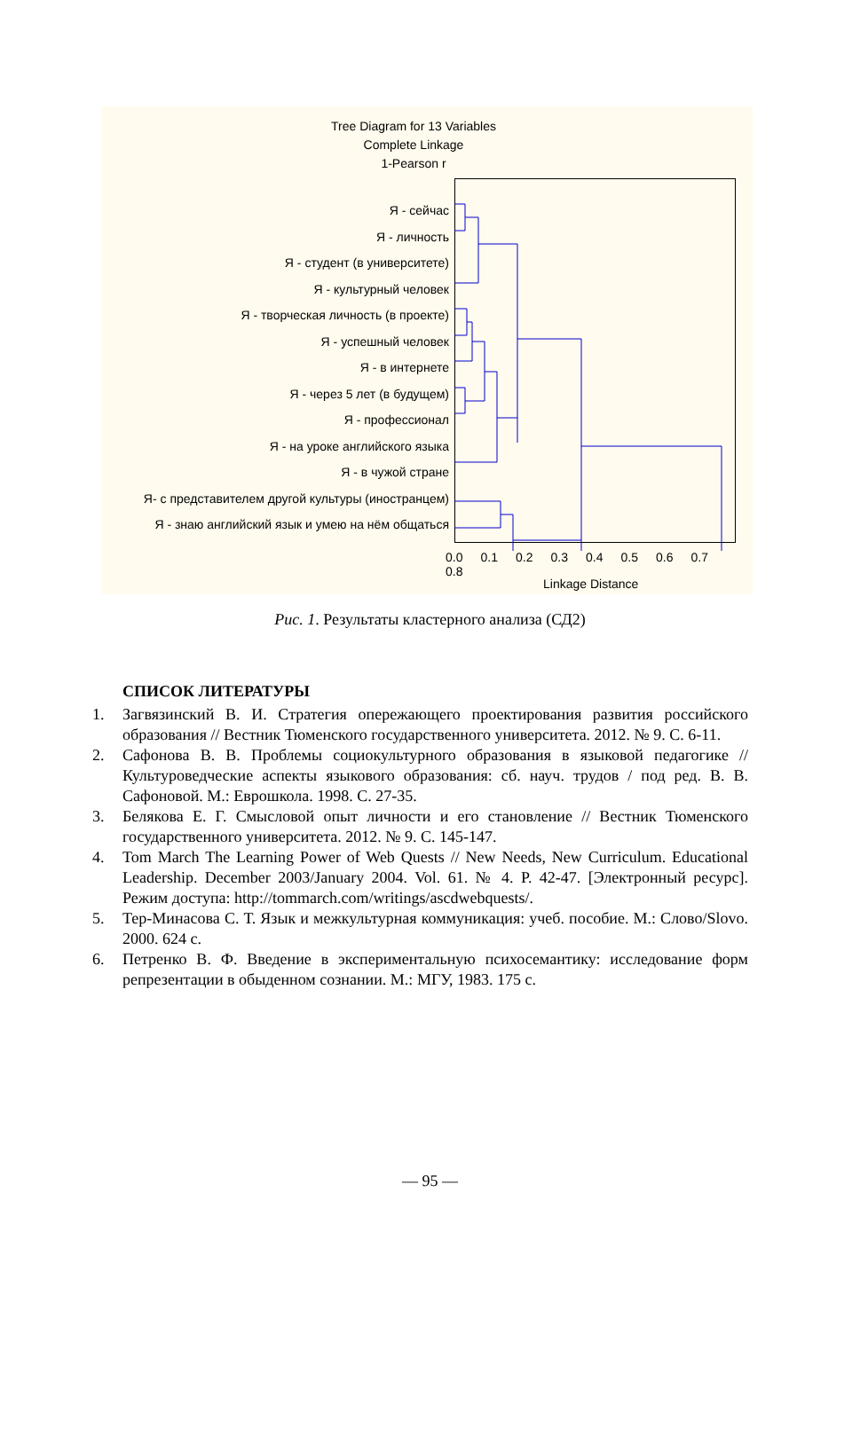Tree Diagram for 13 Variables
Complete Linkage
1-Pearson r
Я - сейчас
Я - личность
Я - студент (в университете)
Я - культурный человек
Я - творческая личность (в проекте)
Я - успешный человек
Я - в интернете
Я - через 5 лет (в будущем)
Я - профессионал
Я - на уроке английского языка
Я - в чужой стране
Я- с представителем другой культуры (иностранцем)
Я - знаю английский язык и умею на нём общаться
0.0 0.1 0.2 0.3 0.4 0.5 0.6 0.7 0.8
Linkage Distance
Рис. 1. Результаты кластерного анализа (СД2)
СПИСОК ЛИТЕРАТУРЫ
1. Загвязинский В. И. Стратегия опережающего проектирования развития российского образования // Вестник Тюменского государственного университета. 2012. № 9. С. 6-11.
2. Сафонова В. В. Проблемы социокультурного образования в языковой педагогике // Культуроведческие аспекты языкового образования: сб. науч. трудов / под ред. В. В. Сафоновой. М.: Еврошкола. 1998. С. 27-35.
3. Белякова Е. Г. Смысловой опыт личности и его становление // Вестник Тюменского государственного университета. 2012. № 9. С. 145-147.
4. Tom March The Learning Power of Web Quests // New Needs, New Curriculum. Educational Leadership. December 2003/January 2004. Vol. 61. № 4. P. 42-47. [Электронный ресурс]. Режим доступа: http://tommarch.com/writings/ascdwebquests/.
5. Тер-Минасова С. Т. Язык и межкультурная коммуникация: учеб. пособие. М.: Слово/Slovo. 2000. 624 с.
6. Петренко В. Ф. Введение в экспериментальную психосемантику: исследование форм репрезентации в обыденном сознании. М.: МГУ, 1983. 175 с.
— 95 —